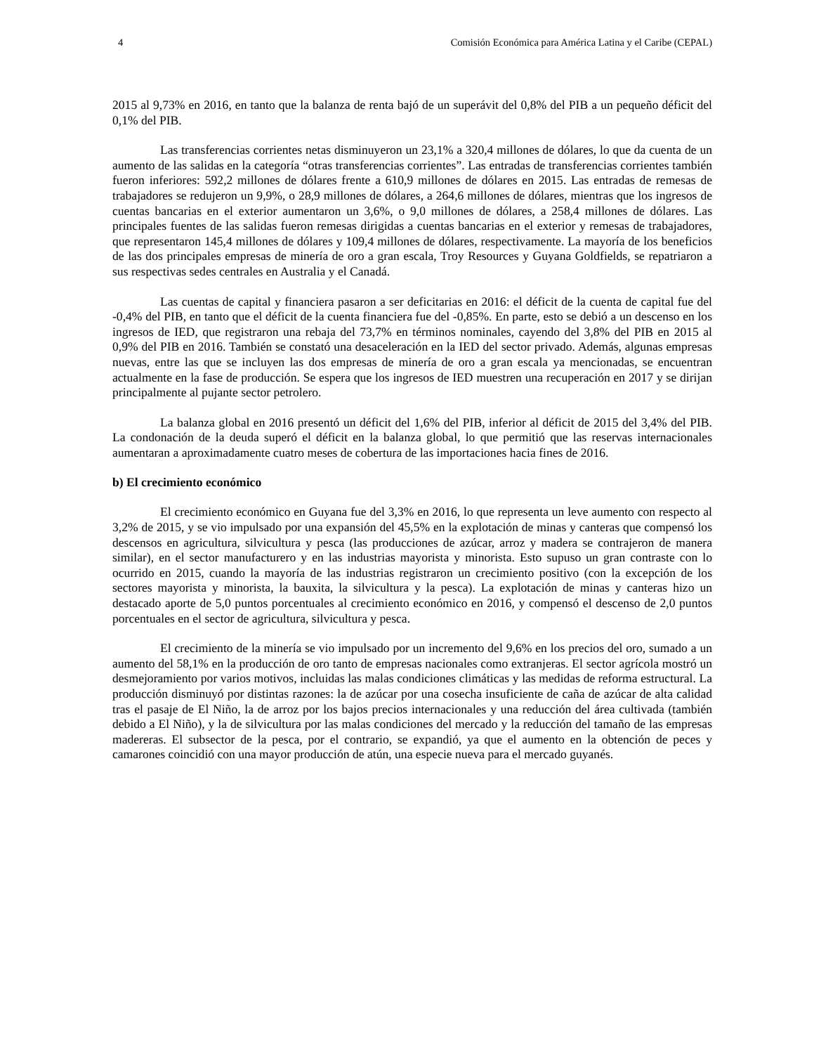4 Comisión Económica para América Latina y el Caribe (CEPAL)
2015 al 9,73% en 2016, en tanto que la balanza de renta bajó de un superávit del 0,8% del PIB a un pequeño déficit del 0,1% del PIB.
Las transferencias corrientes netas disminuyeron un 23,1% a 320,4 millones de dólares, lo que da cuenta de un aumento de las salidas en la categoría “otras transferencias corrientes”. Las entradas de transferencias corrientes también fueron inferiores: 592,2 millones de dólares frente a 610,9 millones de dólares en 2015. Las entradas de remesas de trabajadores se redujeron un 9,9%, o 28,9 millones de dólares, a 264,6 millones de dólares, mientras que los ingresos de cuentas bancarias en el exterior aumentaron un 3,6%, o 9,0 millones de dólares, a 258,4 millones de dólares. Las principales fuentes de las salidas fueron remesas dirigidas a cuentas bancarias en el exterior y remesas de trabajadores, que representaron 145,4 millones de dólares y 109,4 millones de dólares, respectivamente. La mayoría de los beneficios de las dos principales empresas de minería de oro a gran escala, Troy Resources y Guyana Goldfields, se repatriaron a sus respectivas sedes centrales en Australia y el Canadá.
Las cuentas de capital y financiera pasaron a ser deficitarias en 2016: el déficit de la cuenta de capital fue del -0,4% del PIB, en tanto que el déficit de la cuenta financiera fue del -0,85%. En parte, esto se debió a un descenso en los ingresos de IED, que registraron una rebaja del 73,7% en términos nominales, cayendo del 3,8% del PIB en 2015 al 0,9% del PIB en 2016. También se constató una desaceleración en la IED del sector privado. Además, algunas empresas nuevas, entre las que se incluyen las dos empresas de minería de oro a gran escala ya mencionadas, se encuentran actualmente en la fase de producción. Se espera que los ingresos de IED muestren una recuperación en 2017 y se dirijan principalmente al pujante sector petrolero.
La balanza global en 2016 presentó un déficit del 1,6% del PIB, inferior al déficit de 2015 del 3,4% del PIB. La condonación de la deuda superó el déficit en la balanza global, lo que permitió que las reservas internacionales aumentaran a aproximadamente cuatro meses de cobertura de las importaciones hacia fines de 2016.
b) El crecimiento económico
El crecimiento económico en Guyana fue del 3,3% en 2016, lo que representa un leve aumento con respecto al 3,2% de 2015, y se vio impulsado por una expansión del 45,5% en la explotación de minas y canteras que compensó los descensos en agricultura, silvicultura y pesca (las producciones de azúcar, arroz y madera se contrajeron de manera similar), en el sector manufacturero y en las industrias mayorista y minorista. Esto supuso un gran contraste con lo ocurrido en 2015, cuando la mayoría de las industrias registraron un crecimiento positivo (con la excepción de los sectores mayorista y minorista, la bauxita, la silvicultura y la pesca). La explotación de minas y canteras hizo un destacado aporte de 5,0 puntos porcentuales al crecimiento económico en 2016, y compensó el descenso de 2,0 puntos porcentuales en el sector de agricultura, silvicultura y pesca.
El crecimiento de la minería se vio impulsado por un incremento del 9,6% en los precios del oro, sumado a un aumento del 58,1% en la producción de oro tanto de empresas nacionales como extranjeras. El sector agrícola mostró un desmejoramiento por varios motivos, incluidas las malas condiciones climáticas y las medidas de reforma estructural. La producción disminuyó por distintas razones: la de azúcar por una cosecha insuficiente de caña de azúcar de alta calidad tras el pasaje de El Niño, la de arroz por los bajos precios internacionales y una reducción del área cultivada (también debido a El Niño), y la de silvicultura por las malas condiciones del mercado y la reducción del tamaño de las empresas madereras. El subsector de la pesca, por el contrario, se expandió, ya que el aumento en la obtención de peces y camarones coincidió con una mayor producción de atún, una especie nueva para el mercado guyanés.